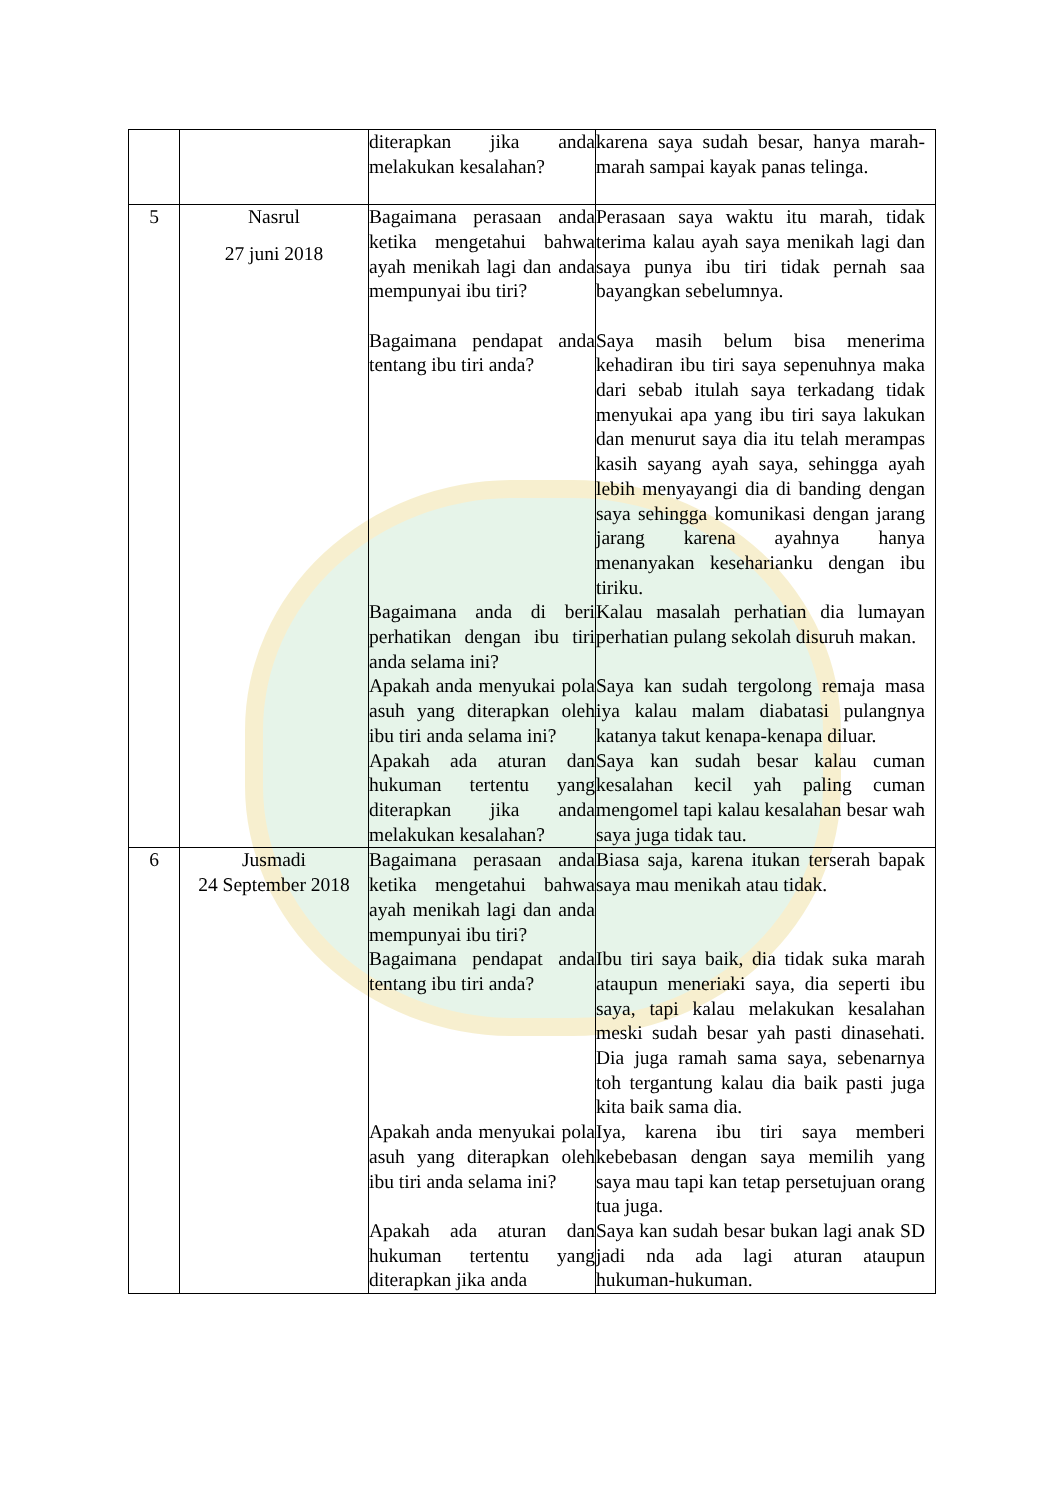| | | diterapkan jika anda melakukan kesalahan? | karena saya sudah besar, hanya marah-marah sampai kayak panas telinga. |
| 5 | Nasrul 27 juni 2018 | Bagaimana perasaan anda ketika mengetahui bahwa ayah menikah lagi dan anda mempunyai ibu tiri? | Perasaan saya waktu itu marah, tidak terima kalau ayah saya menikah lagi dan saya punya ibu tiri tidak pernah saa bayangkan sebelumnya. |
| | | Bagaimana pendapat anda tentang ibu tiri anda? | Saya masih belum bisa menerima kehadiran ibu tiri saya sepenuhnya maka dari sebab itulah saya terkadang tidak menyukai apa yang ibu tiri saya lakukan dan menurut saya dia itu telah merampas kasih sayang ayah saya, sehingga ayah lebih menyayangi dia di banding dengan saya sehingga komunikasi dengan jarang jarang karena ayahnya hanya menanyakan keseharianku dengan ibu tiriku. |
| | | Bagaimana anda di beri perhatikan dengan ibu tiri anda selama ini? | Kalau masalah perhatian dia lumayan perhatian pulang sekolah disuruh makan. |
| | | Apakah anda menyukai pola asuh yang diterapkan oleh ibu tiri anda selama ini? | Saya kan sudah tergolong remaja masa iya kalau malam diabatasi pulangnya katanya takut kenapa-kenapa diluar. |
| | | Apakah ada aturan dan hukuman tertentu yang diterapkan jika anda melakukan kesalahan? | Saya kan sudah besar kalau cuman kesalahan kecil yah paling cuman mengomel tapi kalau kesalahan besar wah saya juga tidak tau. |
| 6 | Jusmadi 24 September 2018 | Bagaimana perasaan anda ketika mengetahui bahwa ayah menikah lagi dan anda mempunyai ibu tiri? | Biasa saja, karena itukan terserah bapak saya mau menikah atau tidak. |
| | | Bagaimana pendapat anda tentang ibu tiri anda? | Ibu tiri saya baik, dia tidak suka marah ataupun meneriaki saya, dia seperti ibu saya, tapi kalau melakukan kesalahan meski sudah besar yah pasti dinasehati. Dia juga ramah sama saya, sebenarnya toh tergantung kalau dia baik pasti juga kita baik sama dia. |
| | | Apakah anda menyukai pola asuh yang diterapkan oleh ibu tiri anda selama ini? | Iya, karena ibu tiri saya memberi kebebasan dengan saya memilih yang saya mau tapi kan tetap persetujuan orang tua juga. |
| | | Apakah ada aturan dan hukuman tertentu yang diterapkan jika anda | Saya kan sudah besar bukan lagi anak SD jadi nda ada lagi aturan ataupun hukuman-hukuman. |